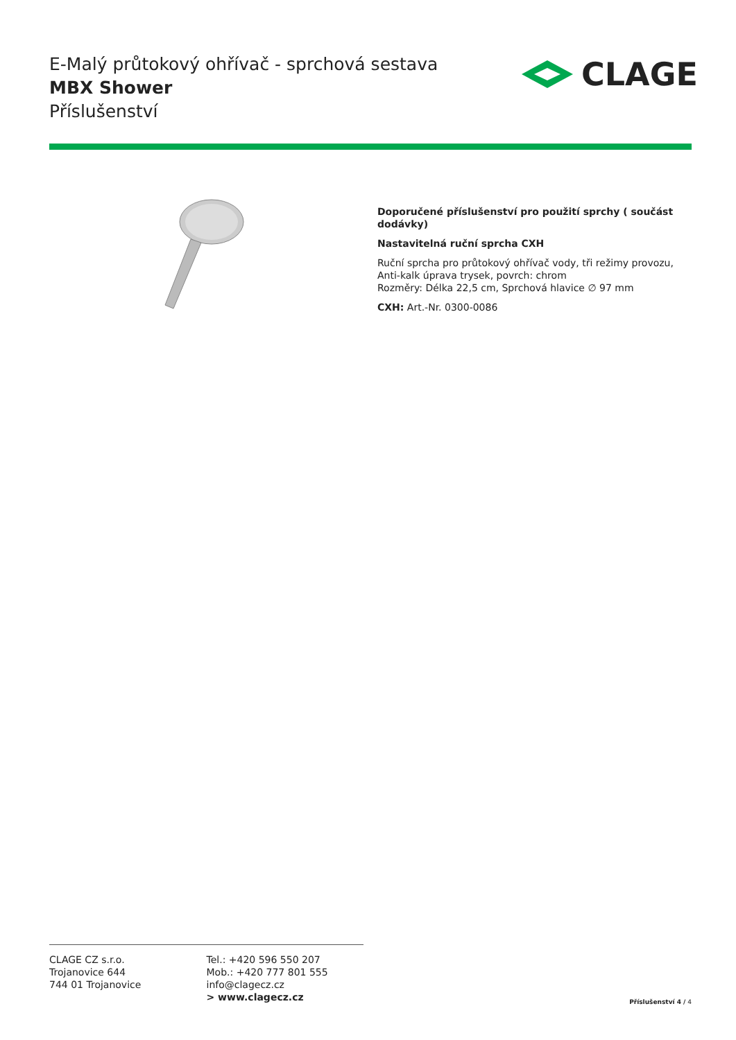E-Malý průtokový ohřívač - sprchová sestava
MBX Shower
Příslušenství
CLAGE
Doporučené příslušenství pro použití sprchy ( součást dodávky)
Nastavitelná ruční sprcha CXH
Ruční sprcha pro průtokový ohřívač vody, tři režimy provozu, Anti-kalk úprava trysek, povrch: chrom
Rozměry: Délka 22,5 cm, Sprchová hlavice ∅ 97 mm
CXH: Art.-Nr. 0300-0086
CLAGE CZ s.r.o.
Trojanovice 644
744 01 Trojanovice
Tel.: +420 596 550 207
Mob.: +420 777 801 555
info@clagecz.cz
> www.clagecz.cz
Příslušenství 4 / 4